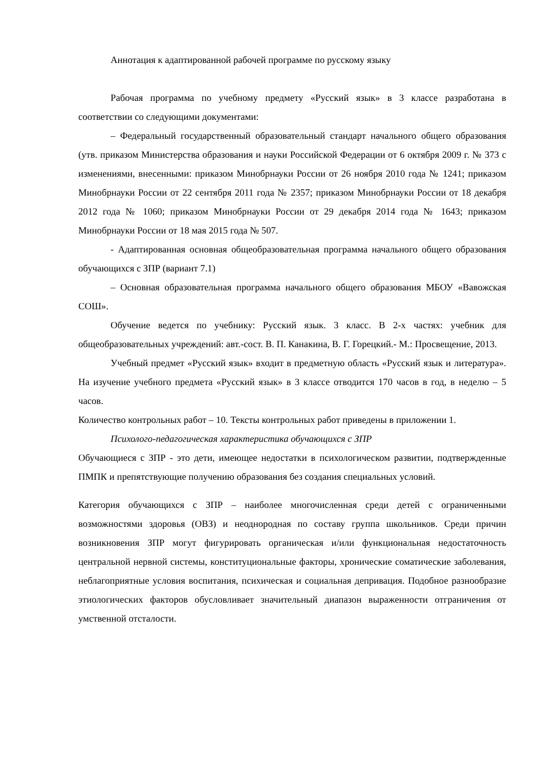Аннотация к адаптированной рабочей программе по русскому языку
Рабочая программа по учебному предмету «Русский язык» в 3 классе разработана в соответствии со следующими документами:
– Федеральный государственный образовательный стандарт начального общего образования (утв. приказом Министерства образования и науки Российской Федерации от 6 октября 2009 г. № 373 с изменениями, внесенными: приказом Минобрнауки России от 26 ноября 2010 года № 1241; приказом Минобрнауки России от 22 сентября 2011 года № 2357; приказом Минобрнауки России от 18 декабря 2012 года № 1060; приказом Минобрнауки России от 29 декабря 2014 года № 1643; приказом Минобрнауки России от 18 мая 2015 года № 507.
- Адаптированная основная общеобразовательная программа начального общего образования обучающихся с ЗПР (вариант 7.1)
– Основная образовательная программа начального общего образования МБОУ «Вавожская СОШ».
Обучение ведется по учебнику: Русский язык. 3 класс. В 2-х частях: учебник для общеобразовательных учреждений: авт.-сост. В. П. Канакина, В. Г. Горецкий.- М.: Просвещение, 2013.
Учебный предмет «Русский язык» входит в предметную область «Русский язык и литература». На изучение учебного предмета «Русский язык» в 3 классе отводится 170 часов в год, в неделю – 5 часов.
Количество контрольных работ – 10. Тексты контрольных работ приведены в приложении 1.
Психолого-педагогическая характеристика обучающихся с ЗПР
Обучающиеся с ЗПР - это дети, имеющее недостатки в психологическом развитии, подтвержденные ПМПК и препятствующие получению образования без создания специальных условий.
Категория обучающихся с ЗПР – наиболее многочисленная среди детей с ограниченными возможностями здоровья (ОВЗ) и неоднородная по составу группа школьников. Среди причин возникновения ЗПР могут фигурировать органическая и/или функциональная недостаточность центральной нервной системы, конституциональные факторы, хронические соматические заболевания, неблагоприятные условия воспитания, психическая и социальная депривация. Подобное разнообразие этиологических факторов обусловливает значительный диапазон выраженности отграничения от умственной отсталости.